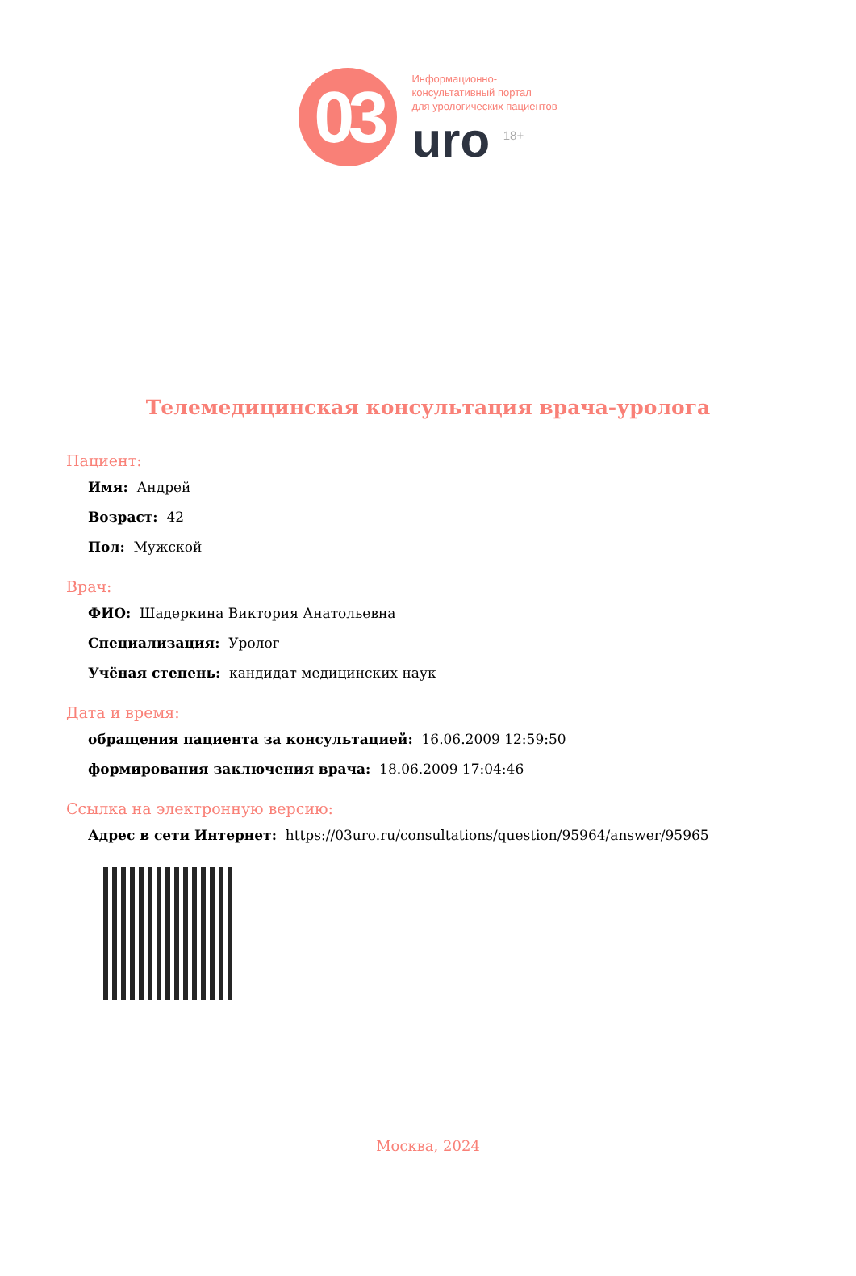03
Информационно-
консультативный портал
для урологических пациентов
uro <sup>18+</sup>
Телемедицинская консультация врача-уролога
Пациент:
Имя: Андрей
Возраст: 42
Пол: Мужской
Врач:
ФИО: Шадеркина Виктория Анатольевна
Специализация: Уролог
Учёная степень: кандидат медицинских наук
Дата и время:
обращения пациента за консультацией: 16.06.2009 12:59:50
формирования заключения врача: 18.06.2009 17:04:46
Ссылка на электронную версию:
Адрес в сети Интернет: https://03uro.ru/consultations/question/95964/answer/95965
Москва, 2024